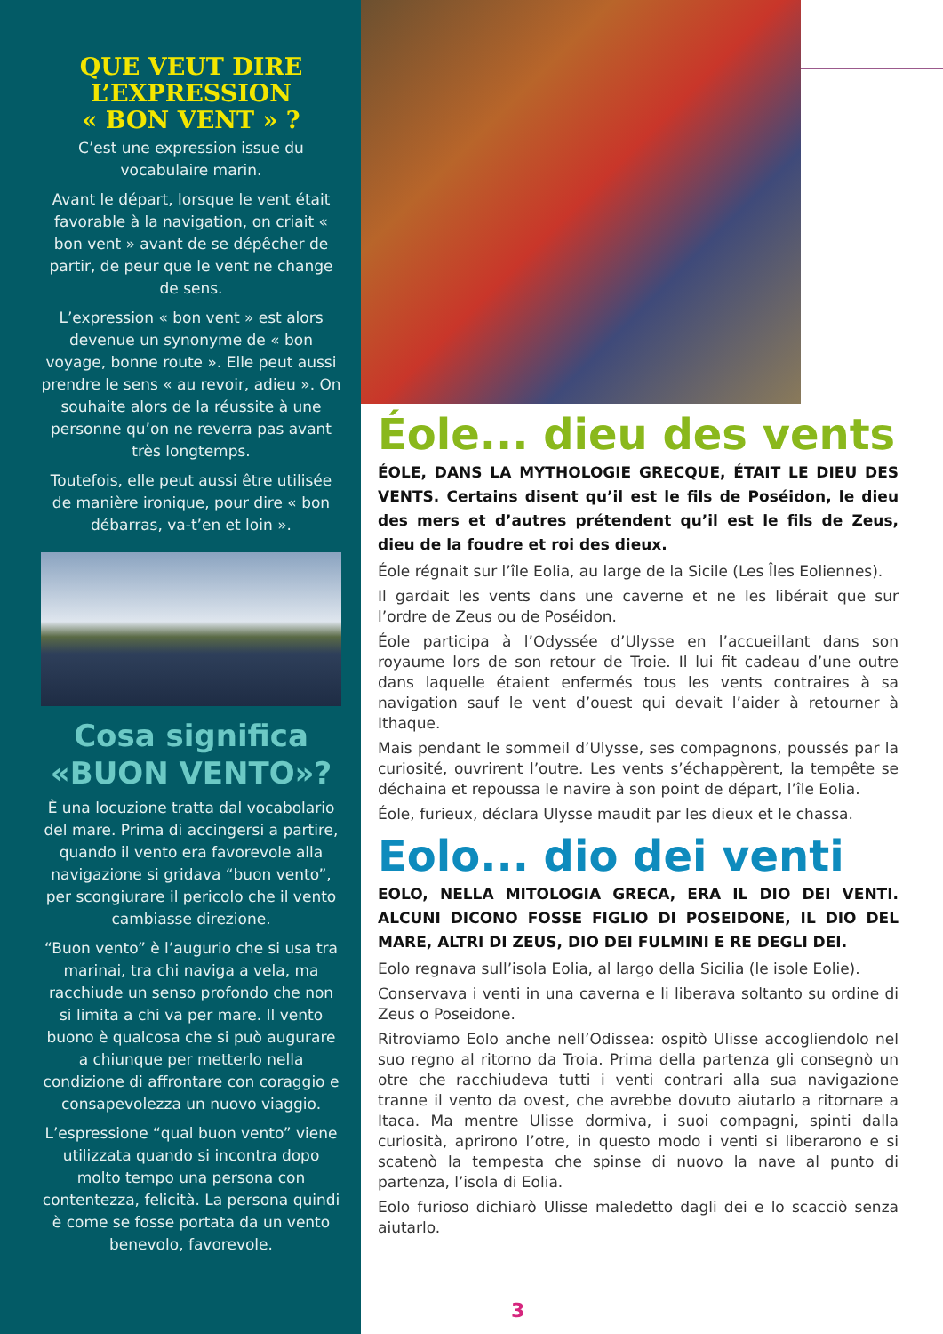QUE VEUT DIRE
L’EXPRESSION
« BON VENT » ?
C’est une expression issue du vocabulaire marin.
Avant le départ, lorsque le vent était favorable à la navigation, on criait « bon vent » avant de se dépêcher de partir, de peur que le vent ne change de sens.
L’expression « bon vent » est alors devenue un synonyme de « bon voyage, bonne route ». Elle peut aussi prendre le sens « au revoir, adieu ». On souhaite alors de la réussite à une personne qu’on ne reverra pas avant très longtemps.
Toutefois, elle peut aussi être utilisée de manière ironique, pour dire « bon débarras, va-t’en et loin ».
Cosa significa
«BUON VENTO»?
È una locuzione tratta dal vocabolario del mare. Prima di accingersi a partire, quando il vento era favorevole alla navigazione si gridava “buon vento”, per scongiurare il pericolo che il vento cambiasse direzione.
“Buon vento” è l’augurio che si usa tra marinai, tra chi naviga a vela, ma racchiude un senso profondo che non si limita a chi va per mare. Il vento buono è qualcosa che si può augurare a chiunque per metterlo nella condizione di affrontare con coraggio e consapevolezza un nuovo viaggio.
L’espressione “qual buon vento” viene utilizzata quando si incontra dopo molto tempo una persona con contentezza, felicità. La persona quindi è come se fosse portata da un vento benevolo, favorevole.
Éole... dieu des vents
ÉOLE, DANS LA MYTHOLOGIE GRECQUE, ÉTAIT LE DIEU DES VENTS. Certains disent qu’il est le fils de Poséidon, le dieu des mers et d’autres prétendent qu’il est le fils de Zeus, dieu de la foudre et roi des dieux.
Éole régnait sur l’île Eolia, au large de la Sicile (Les Îles Eoliennes).
Il gardait les vents dans une caverne et ne les libérait que sur l’ordre de Zeus ou de Poséidon.
Éole participa à l’Odyssée d’Ulysse en l’accueillant dans son royaume lors de son retour de Troie. Il lui fit cadeau d’une outre dans laquelle étaient enfermés tous les vents contraires à sa navigation sauf le vent d’ouest qui devait l’aider à retourner à Ithaque.
Mais pendant le sommeil d’Ulysse, ses compagnons, poussés par la curiosité, ouvrirent l’outre. Les vents s’échappèrent, la tempête se déchaina et repoussa le navire à son point de départ, l’île Eolia.
Éole, furieux, déclara Ulysse maudit par les dieux et le chassa.
Eolo... dio dei venti
EOLO, NELLA MITOLOGIA GRECA, ERA IL DIO DEI VENTI. ALCUNI DICONO FOSSE FIGLIO DI POSEIDONE, IL DIO DEL MARE, ALTRI DI ZEUS, DIO DEI FULMINI E RE DEGLI DEI.
Eolo regnava sull’isola Eolia, al largo della Sicilia (le isole Eolie).
Conservava i venti in una caverna e li liberava soltanto su ordine di Zeus o Poseidone.
Ritroviamo Eolo anche nell’Odissea: ospitò Ulisse accogliendolo nel suo regno al ritorno da Troia. Prima della partenza gli consegnò un otre che racchiudeva tutti i venti contrari alla sua navigazione tranne il vento da ovest, che avrebbe dovuto aiutarlo a ritornare a Itaca. Ma mentre Ulisse dormiva, i suoi compagni, spinti dalla curiosità, aprirono l’otre, in questo modo i venti si liberarono e si scatenò la tempesta che spinse di nuovo la nave al punto di partenza, l’isola di Eolia.
Eolo furioso dichiarò Ulisse maledetto dagli dei e lo scacciò senza aiutarlo.
3